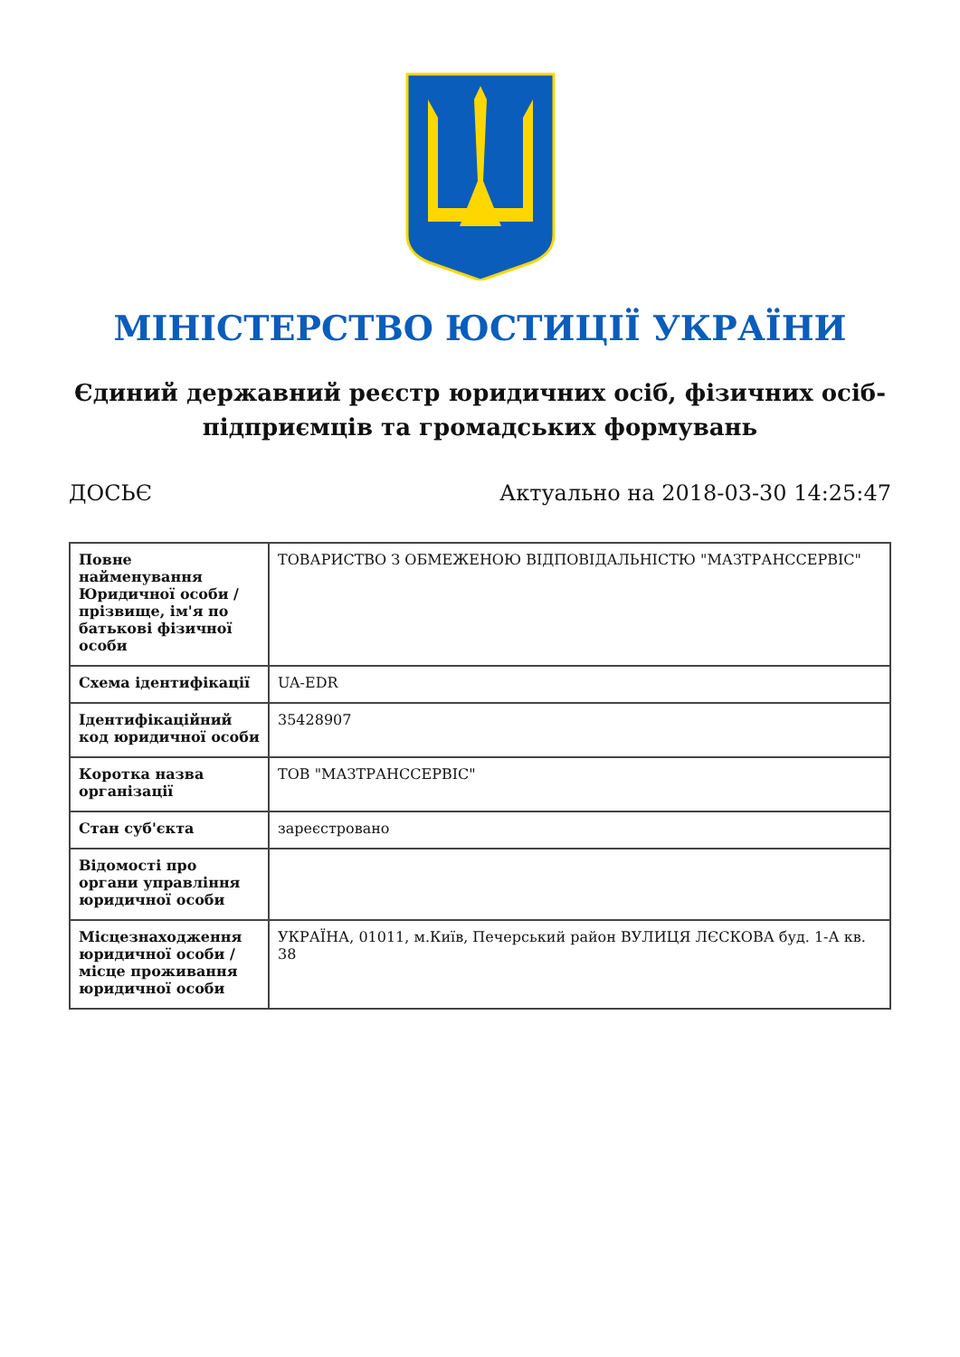МІНІСТЕРСТВО ЮСТИЦІЇ УКРАЇНИ
Єдиний державний реєстр юридичних осіб, фізичних осіб-підприємців та громадських формувань
ДОСЬЄ Актуально на 2018-03-30 14:25:47
| Повне найменування Юридичної особи / прізвище, ім'я по батькові фізичної особи | ТОВАРИСТВО З ОБМЕЖЕНОЮ ВІДПОВІДАЛЬНІСТЮ "МАЗТРАНССЕРВІС" |
| Схема ідентифікації | UA-EDR |
| Ідентифікаційний код юридичної особи | 35428907 |
| Коротка назва організації | ТОВ "МАЗТРАНССЕРВІС" |
| Стан суб'єкта | зареєстровано |
| Відомості про органи управління юридичної особи | |
| Місцезнаходження юридичної особи / місце проживання юридичної особи | УКРАЇНА, 01011, м.Київ, Печерський район ВУЛИЦЯ ЛЄСКОВА буд. 1-А кв. 38 |